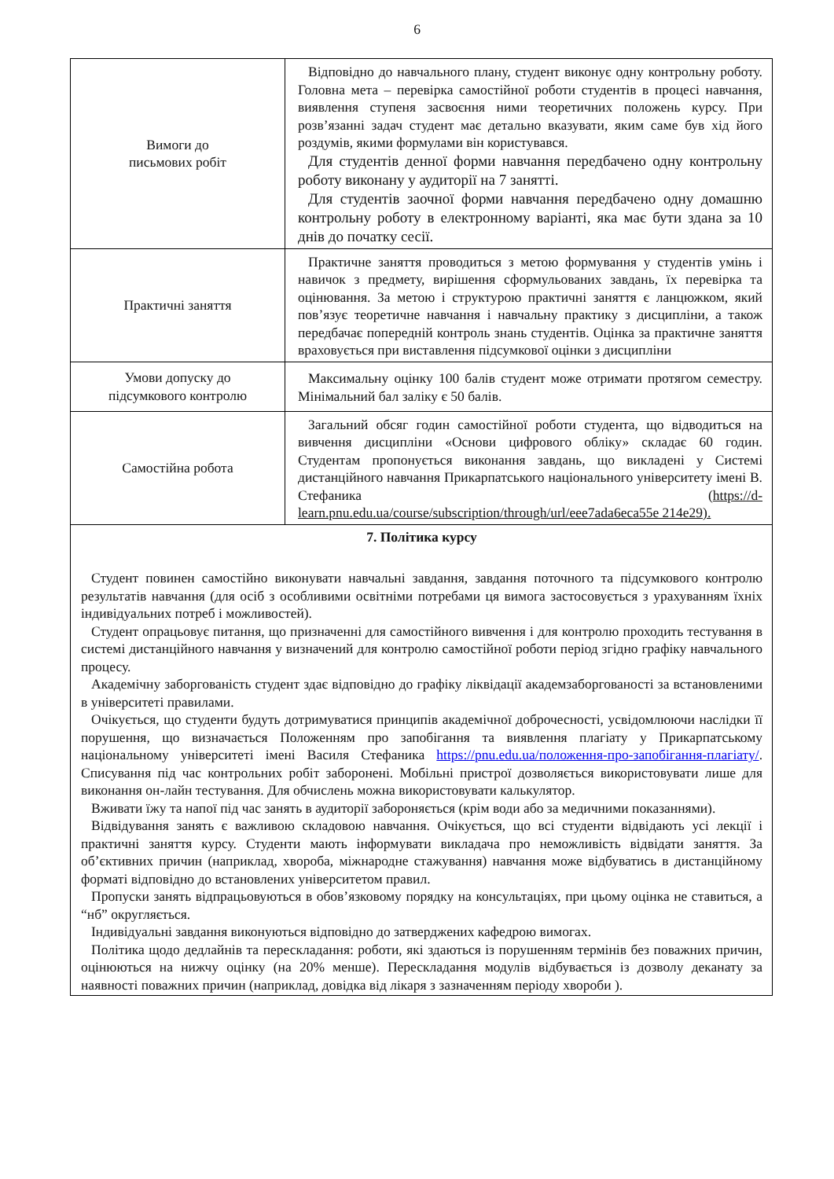6
| Вимоги до письмових робіт | Відповідно до навчального плану, студент виконує одну контрольну роботу. Головна мета – перевірка самостійної роботи студентів в процесі навчання, виявлення ступеня засвоєння ними теоретичних положень курсу. При розв’язанні задач студент має детально вказувати, яким саме був хід його роздумів, якими формулами він користувався. Для студентів денної форми навчання передбачено одну контрольну роботу виконану у аудиторії на 7 занятті. Для студентів заочної форми навчання передбачено одну домашню контрольну роботу в електронному варіанті, яка має бути здана за 10 днів до початку сесії. |
| Практичні заняття | Практичне заняття проводиться з метою формування у студентів умінь і навичок з предмету, вирішення сформульованих завдань, їх перевірка та оцінювання. За метою і структурою практичні заняття є ланцюжком, який пов’язує теоретичне навчання і навчальну практику з дисципліни, а також передбачає попередній контроль знань студентів. Оцінка за практичне заняття враховується при виставлення підсумкової оцінки з дисципліни |
| Умови допуску до підсумкового контролю | Максимальну оцінку 100 балів студент може отримати протягом семестру. Мінімальний бал заліку є 50 балів. |
| Самостійна робота | Загальний обсяг годин самостійної роботи студента, що відводиться на вивчення дисципліни «Основи цифрового обліку» складає 60 годин. Студентам пропонується виконання завдань, що викладені у Системі дистанційного навчання Прикарпатського національного університету імені В. Стефаника ( https://d-learn.pnu.edu.ua/course/subscription/through/url/eee7ada6eca55e 214e29). |
| 7. Політика курсу Студент повинен самостійно виконувати навчальні завдання, завдання поточного та підсумкового контролю результатів навчання (для осіб з особливими освітніми потребами ця вимога застосовується з урахуванням їхніх індивідуальних потреб і можливостей). Студент опрацьовує питання, що призначенні для самостійного вивчення і для контролю проходить тестування в системі дистанційного навчання у визначений для контролю самостійної роботи період згідно графіку навчального процесу. Академічну заборгованість студент здає відповідно до графіку ліквідації академзаборгованості за встановленими в університеті правилами. Очікується, що студенти будуть дотримуватися принципів академічної доброчесності, усвідомлюючи наслідки її порушення, що визначається Положенням про запобігання та виявлення плагіату у Прикарпатському національному університеті імені Василя Стефаника https://pnu.edu.ua/положення-про-запобігання-плагіату/ . Списування під час контрольних робіт заборонені. Мобільні пристрої дозволяється використовувати лише для виконання он-лайн тестування. Для обчислень можна використовувати калькулятор. Вживати їжу та напої під час занять в аудиторії забороняється (крім води або за медичними показаннями). Відвідування занять є важливою складовою навчання. Очікується, що всі студенти відвідають усі лекції і практичні заняття курсу. Студенти мають інформувати викладача про неможливість відвідати заняття. За об’єктивних причин (наприклад, хвороба, міжнародне стажування) навчання може відбуватись в дистанційному форматі відповідно до встановлених університетом правил. Пропуски занять відпрацьовуються в обов’язковому порядку на консультаціях, при цьому оцінка не ставиться, а “нб” округляється. Індивідуальні завдання виконуються відповідно до затверджених кафедрою вимогах. Політика щодо дедлайнів та перескладання: роботи, які здаються із порушенням термінів без поважних причин, оцінюються на нижчу оцінку (на 20% менше). Перескладання модулів відбувається із дозволу деканату за наявності поважних причин (наприклад, довідка від лікаря з зазначенням періоду хвороби ). | |